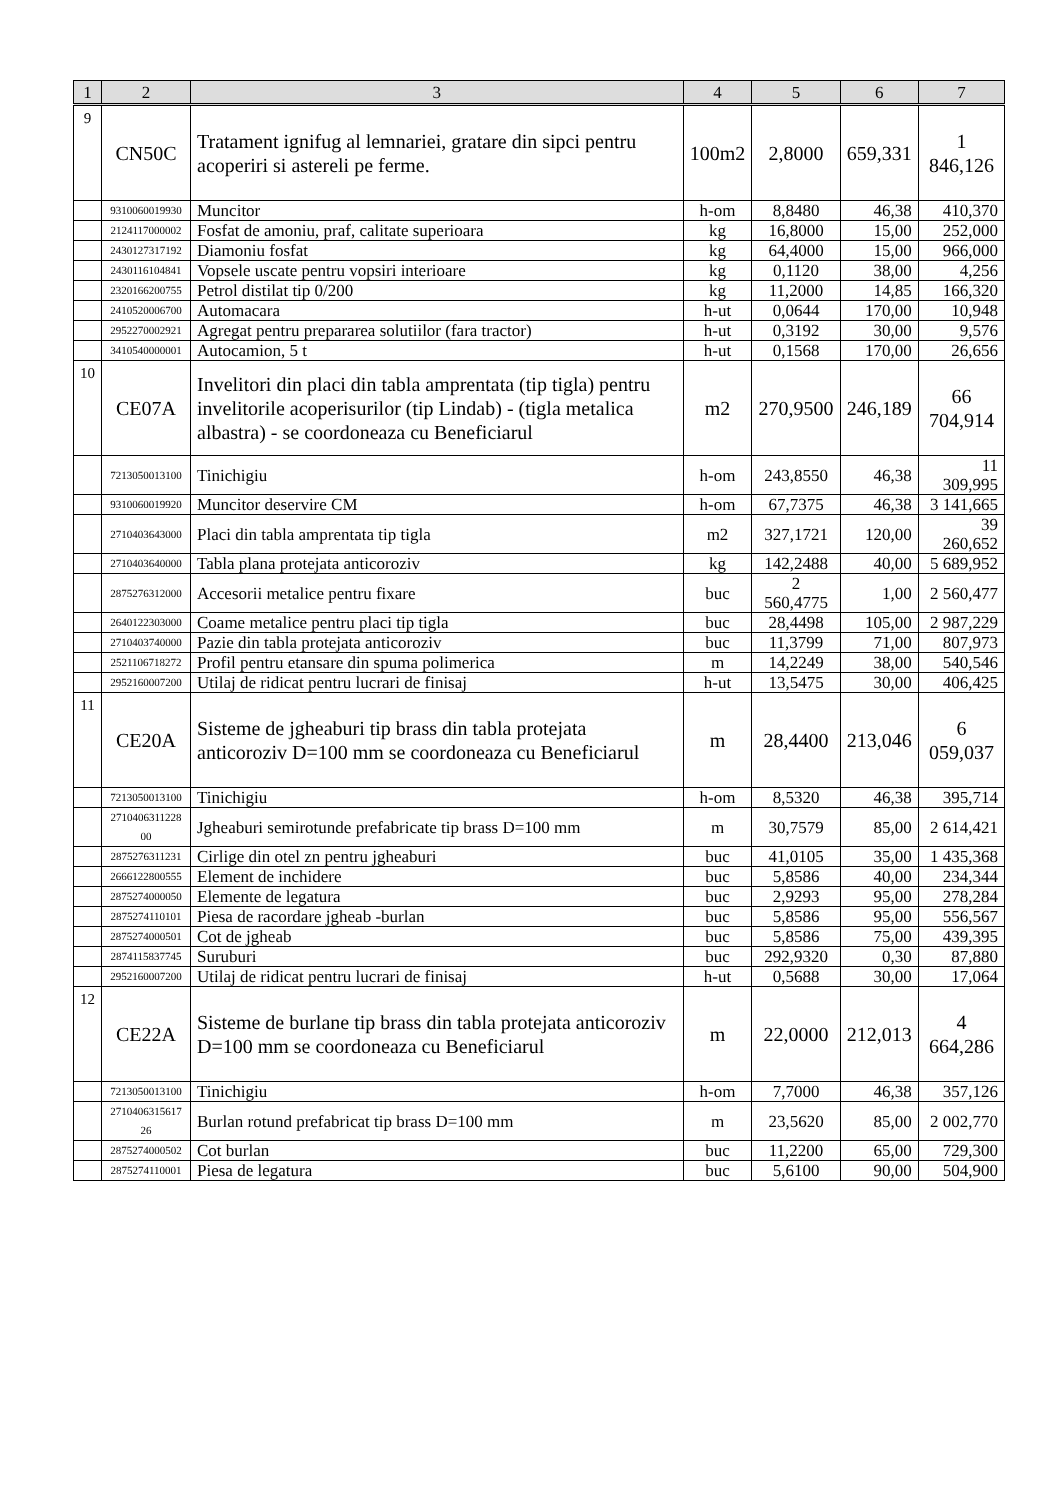| 1 | 2 | 3 | 4 | 5 | 6 | 7 |
| --- | --- | --- | --- | --- | --- | --- |
| 9 | CN50C | Tratament ignifug al lemnariei, gratare din sipci pentru acoperiri si astereli pe ferme. | 100m2 | 2,8000 | 659,331 | 1 846,126 |
| | 9310060019930 | Muncitor | h-om | 8,8480 | 46,38 | 410,370 |
| | 2124117000002 | Fosfat de amoniu, praf, calitate superioara | kg | 16,8000 | 15,00 | 252,000 |
| | 2430127317192 | Diamoniu fosfat | kg | 64,4000 | 15,00 | 966,000 |
| | 2430116104841 | Vopsele uscate pentru vopsiri interioare | kg | 0,1120 | 38,00 | 4,256 |
| | 2320166200755 | Petrol distilat tip 0/200 | kg | 11,2000 | 14,85 | 166,320 |
| | 2410520006700 | Automacara | h-ut | 0,0644 | 170,00 | 10,948 |
| | 2952270002921 | Agregat pentru prepararea solutiilor (fara tractor) | h-ut | 0,3192 | 30,00 | 9,576 |
| | 3410540000001 | Autocamion, 5 t | h-ut | 0,1568 | 170,00 | 26,656 |
| 10 | CE07A | Invelitori din placi din tabla amprentata (tip tigla) pentru invelitorile acoperisurilor (tip Lindab) - (tigla metalica albastra) - se coordoneaza cu Beneficiarul | m2 | 270,9500 | 246,189 | 66 704,914 |
| | 7213050013100 | Tinichigiu | h-om | 243,8550 | 46,38 | 11 309,995 |
| | 9310060019920 | Muncitor deservire CM | h-om | 67,7375 | 46,38 | 3 141,665 |
| | 2710403643000 | Placi din tabla amprentata tip tigla | m2 | 327,1721 | 120,00 | 39 260,652 |
| | 2710403640000 | Tabla plana protejata anticoroziv | kg | 142,2488 | 40,00 | 5 689,952 |
| | 2875276312000 | Accesorii metalice pentru fixare | buc | 2 560,4775 | 1,00 | 2 560,477 |
| | 2640122303000 | Coame metalice pentru placi tip tigla | buc | 28,4498 | 105,00 | 2 987,229 |
| | 2710403740000 | Pazie din tabla protejata anticoroziv | buc | 11,3799 | 71,00 | 807,973 |
| | 2521106718272 | Profil pentru etansare din spuma polimerica | m | 14,2249 | 38,00 | 540,546 |
| | 2952160007200 | Utilaj de ridicat pentru lucrari de finisaj | h-ut | 13,5475 | 30,00 | 406,425 |
| 11 | CE20A | Sisteme de jgheaburi tip brass din tabla protejata anticoroziv D=100 mm se coordoneaza cu Beneficiarul | m | 28,4400 | 213,046 | 6 059,037 |
| | 7213050013100 | Tinichigiu | h-om | 8,5320 | 46,38 | 395,714 |
| | 2710406311228 00 | Jgheaburi semirotunde prefabricate tip brass D=100 mm | m | 30,7579 | 85,00 | 2 614,421 |
| | 2875276311231 | Cirlige din otel zn pentru jgheaburi | buc | 41,0105 | 35,00 | 1 435,368 |
| | 2666122800555 | Element de inchidere | buc | 5,8586 | 40,00 | 234,344 |
| | 2875274000050 | Elemente de legatura | buc | 2,9293 | 95,00 | 278,284 |
| | 2875274110101 | Piesa de racordare jgheab -burlan | buc | 5,8586 | 95,00 | 556,567 |
| | 2875274000501 | Cot de jgheab | buc | 5,8586 | 75,00 | 439,395 |
| | 2874115837745 | Suruburi | buc | 292,9320 | 0,30 | 87,880 |
| | 2952160007200 | Utilaj de ridicat pentru lucrari de finisaj | h-ut | 0,5688 | 30,00 | 17,064 |
| 12 | CE22A | Sisteme de burlane tip brass din tabla protejata anticoroziv D=100 mm se coordoneaza cu Beneficiarul | m | 22,0000 | 212,013 | 4 664,286 |
| | 7213050013100 | Tinichigiu | h-om | 7,7000 | 46,38 | 357,126 |
| | 2710406315617 26 | Burlan rotund prefabricat tip brass D=100 mm | m | 23,5620 | 85,00 | 2 002,770 |
| | 2875274000502 | Cot burlan | buc | 11,2200 | 65,00 | 729,300 |
| | 2875274110001 | Piesa de legatura | buc | 5,6100 | 90,00 | 504,900 |